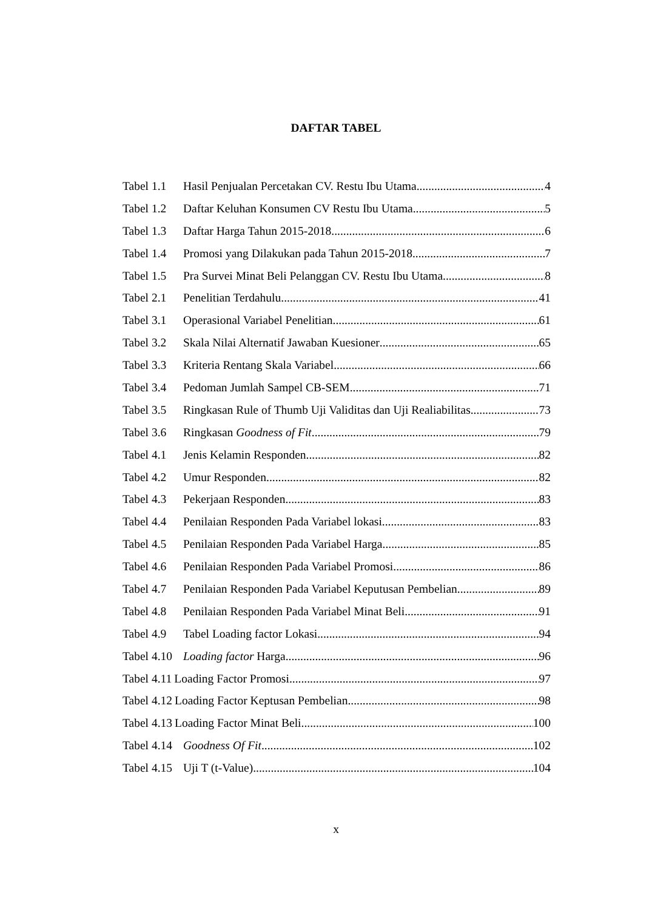DAFTAR TABEL
Tabel 1.1 Hasil Penjualan Percetakan CV. Restu Ibu Utama 4
Tabel 1.2 Daftar Keluhan Konsumen CV Restu Ibu Utama. 5
Tabel 1.3 Daftar Harga Tahun 2015-2018 6
Tabel 1.4 Promosi yang Dilakukan pada Tahun 2015-2018 7
Tabel 1.5 Pra Survei Minat Beli Pelanggan CV. Restu Ibu Utama 8
Tabel 2.1 Penelitian Terdahulu 41
Tabel 3.1 Operasional Variabel Penelitian 61
Tabel 3.2 Skala Nilai Alternatif Jawaban Kuesioner 65
Tabel 3.3 Kriteria Rentang Skala Variabel 66
Tabel 3.4 Pedoman Jumlah Sampel CB-SEM 71
Tabel 3.5 Ringkasan Rule of Thumb Uji Validitas dan Uji Realiabilitas 73
Tabel 3.6 Ringkasan Goodness of Fit 79
Tabel 4.1 Jenis Kelamin Responden 82
Tabel 4.2 Umur Responden 82
Tabel 4.3 Pekerjaan Responden 83
Tabel 4.4 Penilaian Responden Pada Variabel lokasi 83
Tabel 4.5 Penilaian Responden Pada Variabel Harga 85
Tabel 4.6 Penilaian Responden Pada Variabel Promosi 86
Tabel 4.7 Penilaian Responden Pada Variabel Keputusan Pembelian 89
Tabel 4.8 Penilaian Responden Pada Variabel Minat Beli 91
Tabel 4.9 Tabel Loading factor Lokasi 94
Tabel 4.10 Loading factor Harga 96
Tabel 4.11 Loading Factor Promosi 97
Tabel 4.12 Loading Factor Keptusan Pembelian 98
Tabel 4.13 Loading Factor Minat Beli 100
Tabel 4.14 Goodness Of Fit 102
Tabel 4.15 Uji T (t-Value) 104
x